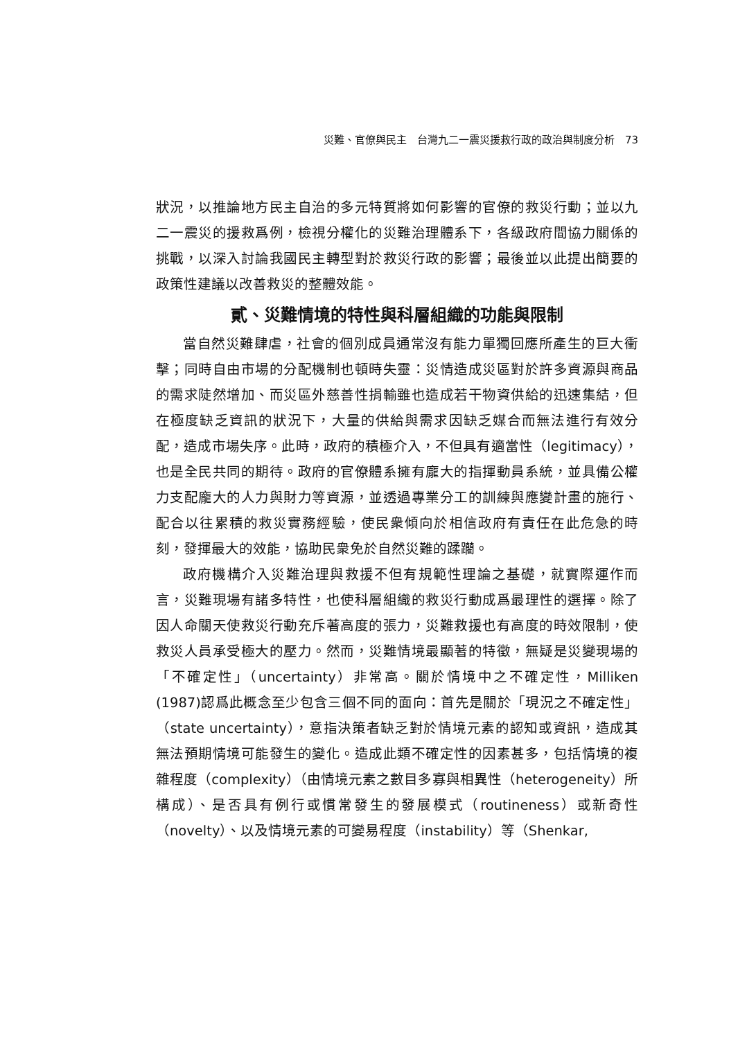災難、官僚與民主　台灣九二一震災援救行政的政治與制度分析　73
狀況，以推論地方民主自治的多元特質將如何影響的官僚的救災行動；並以九二一震災的援救爲例，檢視分權化的災難治理體系下，各級政府間協力關係的挑戰，以深入討論我國民主轉型對於救災行政的影響；最後並以此提出簡要的政策性建議以改善救災的整體效能。
貳、災難情境的特性與科層組織的功能與限制
當自然災難肆虐，社會的個別成員通常沒有能力單獨回應所產生的巨大衝擊；同時自由市場的分配機制也頓時失靈：災情造成災區對於許多資源與商品的需求陡然增加、而災區外慈善性捐輸雖也造成若干物資供給的迅速集結，但在極度缺乏資訊的狀況下，大量的供給與需求因缺乏媒合而無法進行有效分配，造成市場失序。此時，政府的積極介入，不但具有適當性（legitimacy），也是全民共同的期待。政府的官僚體系擁有龐大的指揮動員系統，並具備公權力支配龐大的人力與財力等資源，並透過專業分工的訓練與應變計畫的施行、配合以往累積的救災實務經驗，使民衆傾向於相信政府有責任在此危急的時刻，發揮最大的效能，協助民衆免於自然災難的蹂躪。
政府機構介入災難治理與救援不但有規範性理論之基礎，就實際運作而言，災難現場有諸多特性，也使科層組織的救災行動成爲最理性的選擇。除了因人命關天使救災行動充斥著高度的張力，災難救援也有高度的時效限制，使救災人員承受極大的壓力。然而，災難情境最顯著的特徵，無疑是災變現場的「不確定性」（uncertainty）非常高。關於情境中之不確定性，Milliken (1987)認爲此概念至少包含三個不同的面向：首先是關於「現況之不確定性」（state uncertainty），意指決策者缺乏對於情境元素的認知或資訊，造成其無法預期情境可能發生的變化。造成此類不確定性的因素甚多，包括情境的複雜程度（complexity）（由情境元素之數目多寡與相異性（heterogeneity）所構成）、是否具有例行或慣常發生的發展模式（routineness）或新奇性（novelty）、以及情境元素的可變易程度（instability）等（Shenkar,